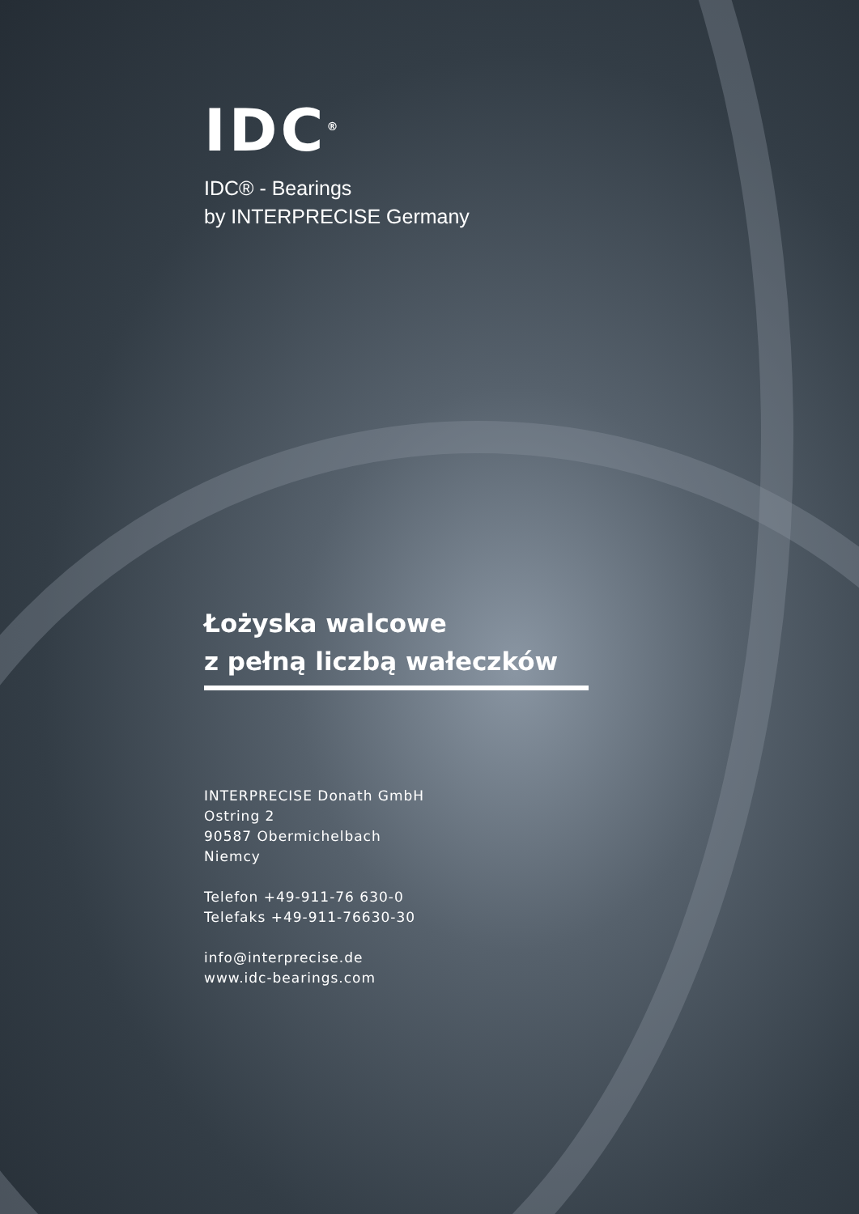IDC<sup>®</sup>
IDC® - Bearings
by INTERPRECISE Germany
Łożyska walcowe
z pełną liczbą wałeczków
INTERPRECISE Donath GmbH
Ostring 2
90587 Obermichelbach
Niemcy
Telefon +49-911-76 630-0
Telefaks +49-911-76630-30
info@interprecise.de
www.idc-bearings.com